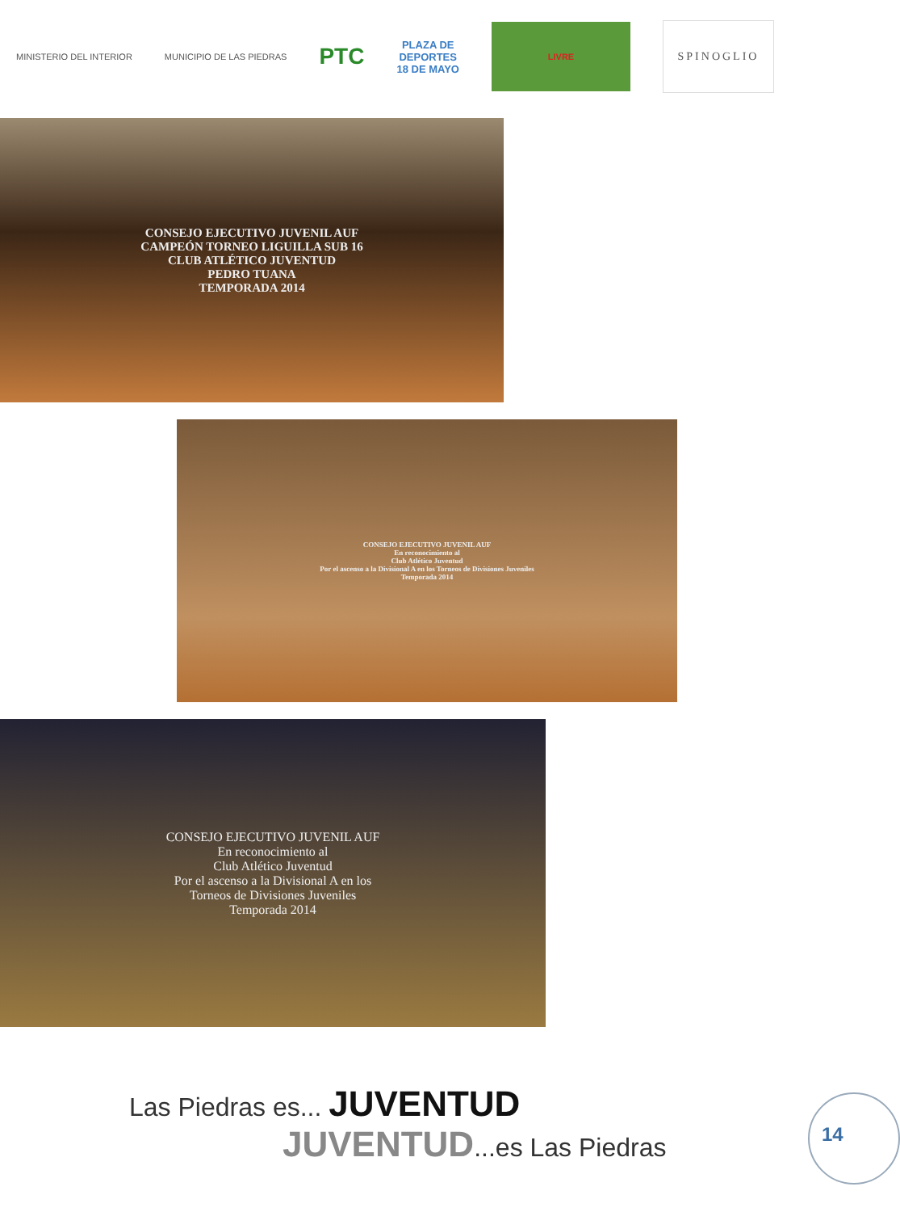MINISTERIO DEL INTERIOR MUNICIPIO DE LAS PIEDRAS
PTC
PLAZA DE
DEPORTES
18 DE MAYO
LIVRE
SPINOGLIO
CONSEJO EJECUTIVO JUVENIL AUF
CAMPEÓN TORNEO LIGUILLA SUB 16
CLUB ATLÉTICO JUVENTUD
PEDRO TUANA
TEMPORADA 2014
CONSEJO EJECUTIVO JUVENIL AUF
En reconocimiento al
Club Atlético Juventud
Por el ascenso a la Divisional A en los Torneos de Divisiones Juveniles
Temporada 2014
CONSEJO EJECUTIVO JUVENIL AUF
En reconocimiento al
Club Atlético Juventud
Por el ascenso a la Divisional A en los
Torneos de Divisiones Juveniles
Temporada 2014
Las Piedras es... JUVENTUD
JUVENTUD...es Las Piedras
14